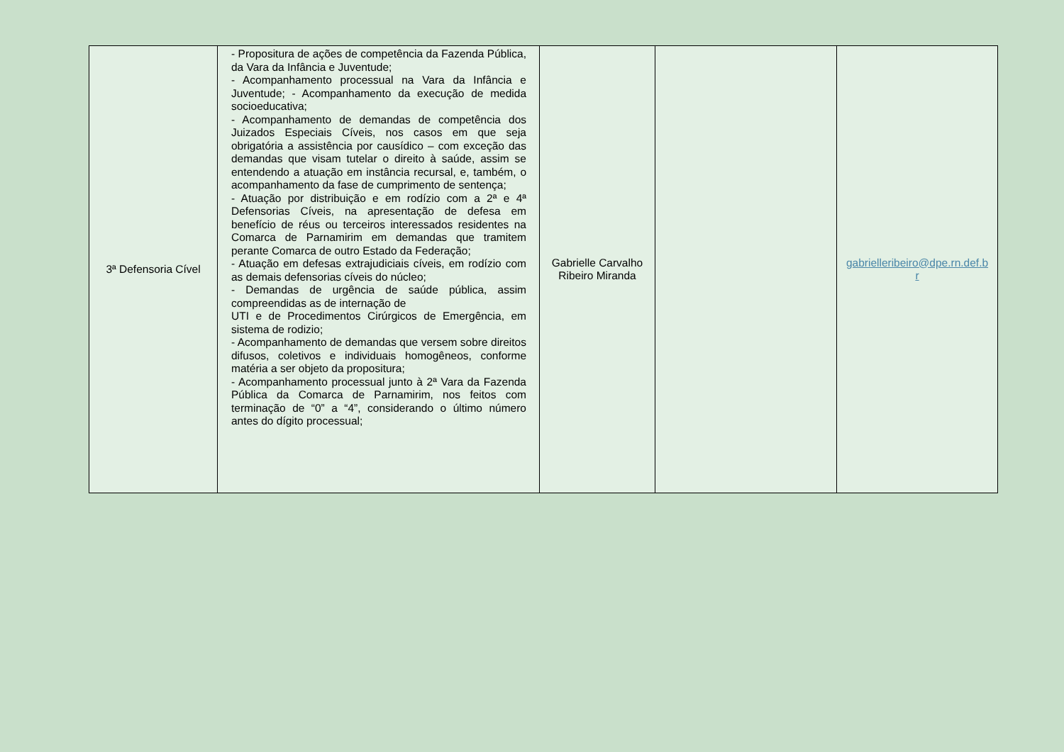| 3ª Defensoria Cível | - Propositura de ações de competência da Fazenda Pública, da Vara da Infância e Juventude; - Acompanhamento processual na Vara da Infância e Juventude; - Acompanhamento da execução de medida socioeducativa; - Acompanhamento de demandas de competência dos Juizados Especiais Cíveis, nos casos em que seja obrigatória a assistência por causídico – com exceção das demandas que visam tutelar o direito à saúde, assim se entendendo a atuação em instância recursal, e, também, o acompanhamento da fase de cumprimento de sentença; - Atuação por distribuição e em rodízio com a 2ª e 4ª Defensorias Cíveis, na apresentação de defesa em benefício de réus ou terceiros interessados residentes na Comarca de Parnamirim em demandas que tramitem perante Comarca de outro Estado da Federação; - Atuação em defesas extrajudiciais cíveis, em rodízio com as demais defensorias cíveis do núcleo; - Demandas de urgência de saúde pública, assim compreendidas as de internação de UTI e de Procedimentos Cirúrgicos de Emergência, em sistema de rodizio; - Acompanhamento de demandas que versem sobre direitos difusos, coletivos e individuais homogêneos, conforme matéria a ser objeto da propositura; - Acompanhamento processual junto à 2ª Vara da Fazenda Pública da Comarca de Parnamirim, nos feitos com terminação de “0” a “4”, considerando o último número antes do dígito processual; | Gabrielle Carvalho Ribeiro Miranda | | gabrielleribeiro@dpe.rn.def.b r |